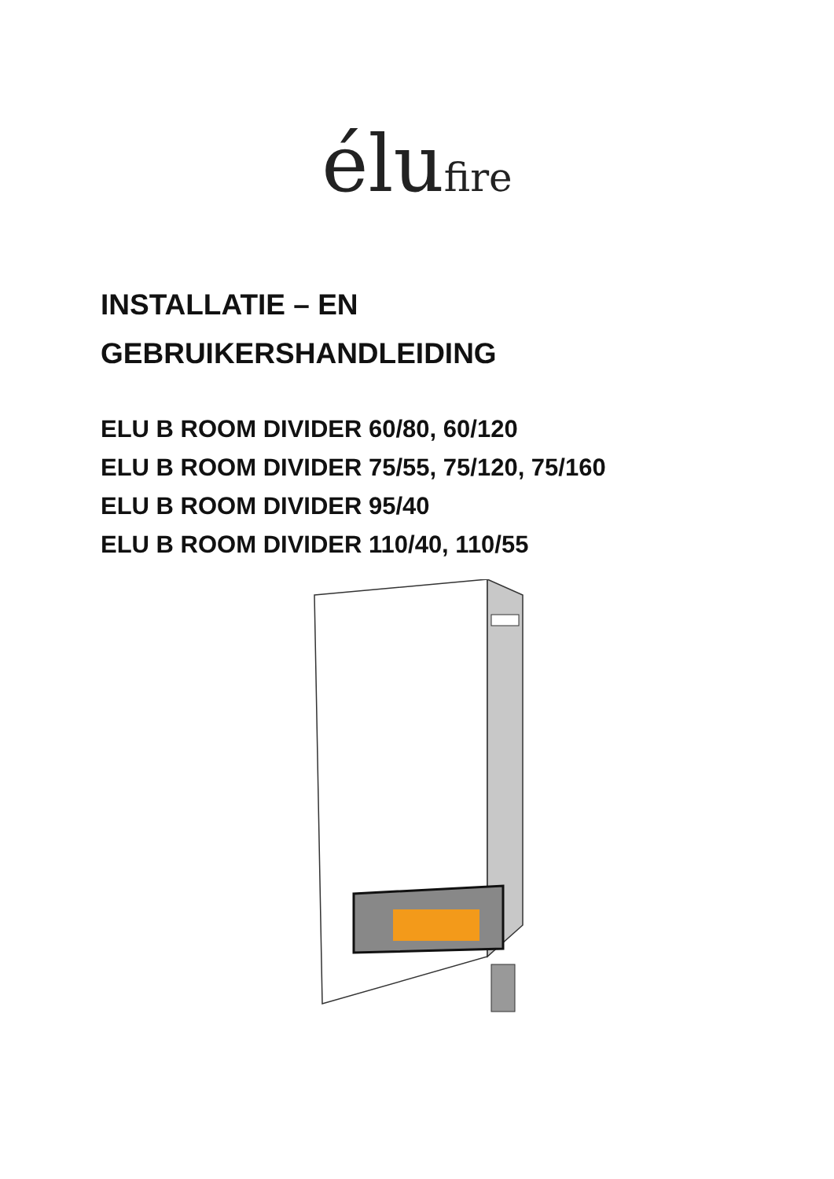élufire
INSTALLATIE – EN
GEBRUIKERSHANDLEIDING
ELU B ROOM DIVIDER 60/80, 60/120
ELU B ROOM DIVIDER 75/55, 75/120, 75/160
ELU B ROOM DIVIDER 95/40
ELU B ROOM DIVIDER 110/40, 110/55